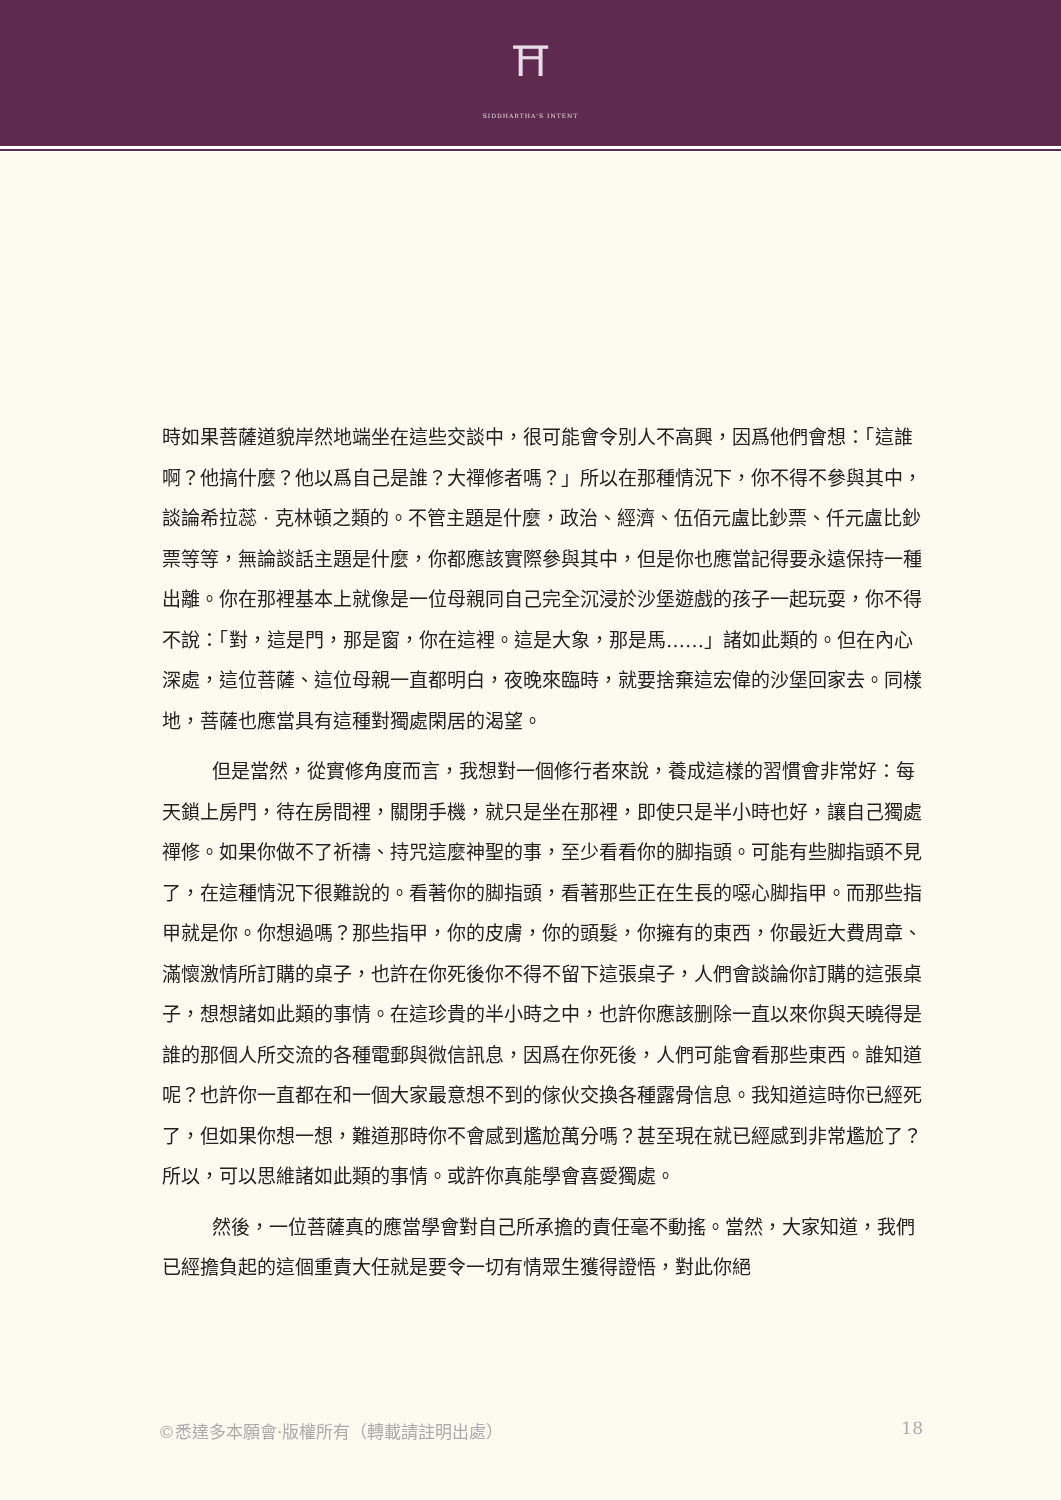⛩
SIDDHARTHA'S INTENT
時如果菩薩道貌岸然地端坐在這些交談中，很可能會令別人不高興，因爲他們會想：「這誰啊？他搞什麼？他以爲自己是誰？大禪修者嗎？」所以在那種情況下，你不得不參與其中，談論希拉蕊 · 克林頓之類的。不管主題是什麼，政治、經濟、伍佰元盧比鈔票、仟元盧比鈔票等等，無論談話主題是什麼，你都應該實際參與其中，但是你也應當記得要永遠保持一種出離。你在那裡基本上就像是一位母親同自己完全沉浸於沙堡遊戲的孩子一起玩耍，你不得不說：「對，這是門，那是窗，你在這裡。這是大象，那是馬……」諸如此類的。但在內心深處，這位菩薩、這位母親一直都明白，夜晚來臨時，就要捨棄這宏偉的沙堡回家去。同樣地，菩薩也應當具有這種對獨處閑居的渴望。
但是當然，從實修角度而言，我想對一個修行者來說，養成這樣的習慣會非常好：每天鎖上房門，待在房間裡，關閉手機，就只是坐在那裡，即使只是半小時也好，讓自己獨處禪修。如果你做不了祈禱、持咒這麼神聖的事，至少看看你的脚指頭。可能有些脚指頭不見了，在這種情況下很難說的。看著你的脚指頭，看著那些正在生長的噁心脚指甲。而那些指甲就是你。你想過嗎？那些指甲，你的皮膚，你的頭髮，你擁有的東西，你最近大費周章、滿懷激情所訂購的桌子，也許在你死後你不得不留下這張桌子，人們會談論你訂購的這張桌子，想想諸如此類的事情。在這珍貴的半小時之中，也許你應該删除一直以來你與天曉得是誰的那個人所交流的各種電郵與微信訊息，因爲在你死後，人們可能會看那些東西。誰知道呢？也許你一直都在和一個大家最意想不到的傢伙交換各種露骨信息。我知道這時你已經死了，但如果你想一想，難道那時你不會感到尷尬萬分嗎？甚至現在就已經感到非常尷尬了？所以，可以思維諸如此類的事情。或許你真能學會喜愛獨處。
然後，一位菩薩真的應當學會對自己所承擔的責任毫不動搖。當然，大家知道，我們已經擔負起的這個重責大任就是要令一切有情眾生獲得證悟，對此你絕
©悉達多本願會·版權所有（轉載請註明出處） 18